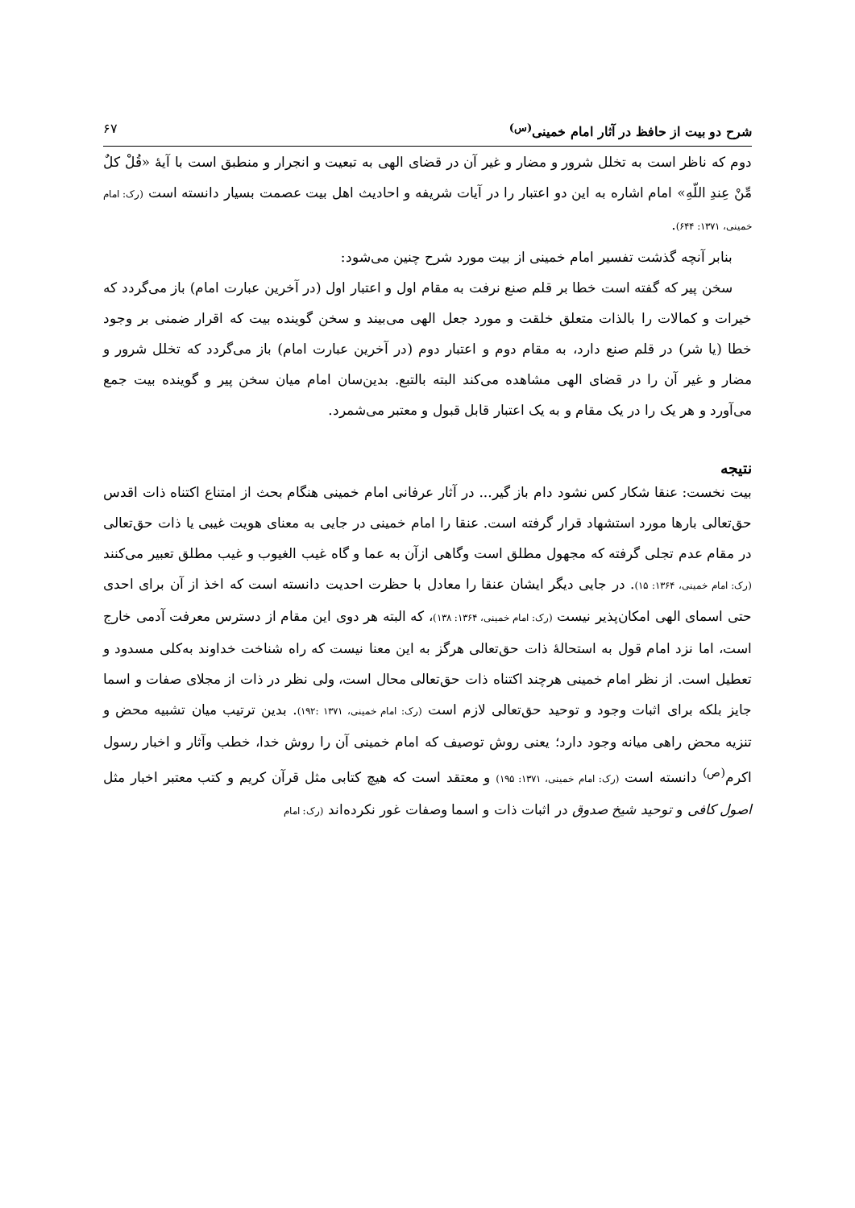شرح دو بیت از حافظ در آثار امام خمینی<sup>(س)</sup> ۶۷
دوم که ناظر است به تخلل شرور و مضار و غیر آن در قضای الهی به تبعیت و انجرار و منطبق است با آیهٔ «قُلْ کلٌ مِّنْ عِندِ اللّهِ» امام اشاره به این دو اعتبار را در آیات شریفه و احادیث اهل بیت عصمت بسیار دانسته است (رک: امام خمینی، ۱۳۷۱: ۶۴۴).
بنابر آنچه گذشت تفسیر امام خمینی از بیت مورد شرح چنین می‌شود:
سخن پیر که گفته است خطا بر قلم صنع نرفت به مقام اول و اعتبار اول (در آخرین عبارت امام) باز می‌گردد که خیرات و کمالات را بالذات متعلق خلقت و مورد جعل الهی می‌بیند و سخن گوینده بیت که اقرار ضمنی بر وجود خطا (یا شر) در قلم صنع دارد، به مقام دوم و اعتبار دوم (در آخرین عبارت امام) باز می‌گردد که تخلل شرور و مضار و غیر آن را در قضای الهی مشاهده می‌کند البته بالتبع. بدین‌سان امام میان سخن پیر و گوینده بیت جمع می‌آورد و هر یک را در یک مقام و به یک اعتبار قابل قبول و معتبر می‌شمرد.
نتیجه
بیت نخست: عنقا شکار کس نشود دام باز گیر... در آثار عرفانی امام خمینی هنگام بحث از امتناع اکتناه ذات اقدس حق‌تعالی بارها مورد استشهاد قرار گرفته است. عنقا را امام خمینی در جایی به معنای هویت غیبی یا ذات حق‌تعالی در مقام عدم تجلی گرفته که مجهول مطلق است وگاهی ازآن به عما و گاه غیب الغیوب و غیب مطلق تعبیر می‌کنند (رک: امام خمینی، ۱۳۶۴: ۱۵). در جایی دیگر ایشان عنقا را معادل با حظرت احدیت دانسته است که اخذ از آن برای احدی حتی اسمای الهی امکان‌پذیر نیست (رک: امام خمینی، ۱۳۶۴: ۱۳۸)، که البته هر دوی این مقام از دسترس معرفت آدمی خارج است، اما نزد امام قول به استحالهٔ ذات حق‌تعالی هرگز به این معنا نیست که راه شناخت خداوند به‌کلی مسدود و تعطیل است. از نظر امام خمینی هرچند اکتناه ذات حق‌تعالی محال است، ولی نظر در ذات از مجلای صفات و اسما جایز بلکه برای اثبات وجود و توحید حق‌تعالی لازم است (رک: امام خمینی، ۱۳۷۱ :۱۹۲). بدین ترتیب میان تشبیه محض و تنزیه محض راهی میانه وجود دارد؛ یعنی روش توصیف که امام خمینی آن را روش خدا، خطب وآثار و اخبار رسول اکرم<sup>(ص)</sup> دانسته است (رک: امام خمینی، ۱۳۷۱: ۱۹۵) و معتقد است که هیچ کتابی مثل قرآن کریم و کتب معتبر اخبار مثل اصول کافی و توحید شیخ صدوق در اثبات ذات و اسما وصفات غور نکرده‌اند (رک: امام